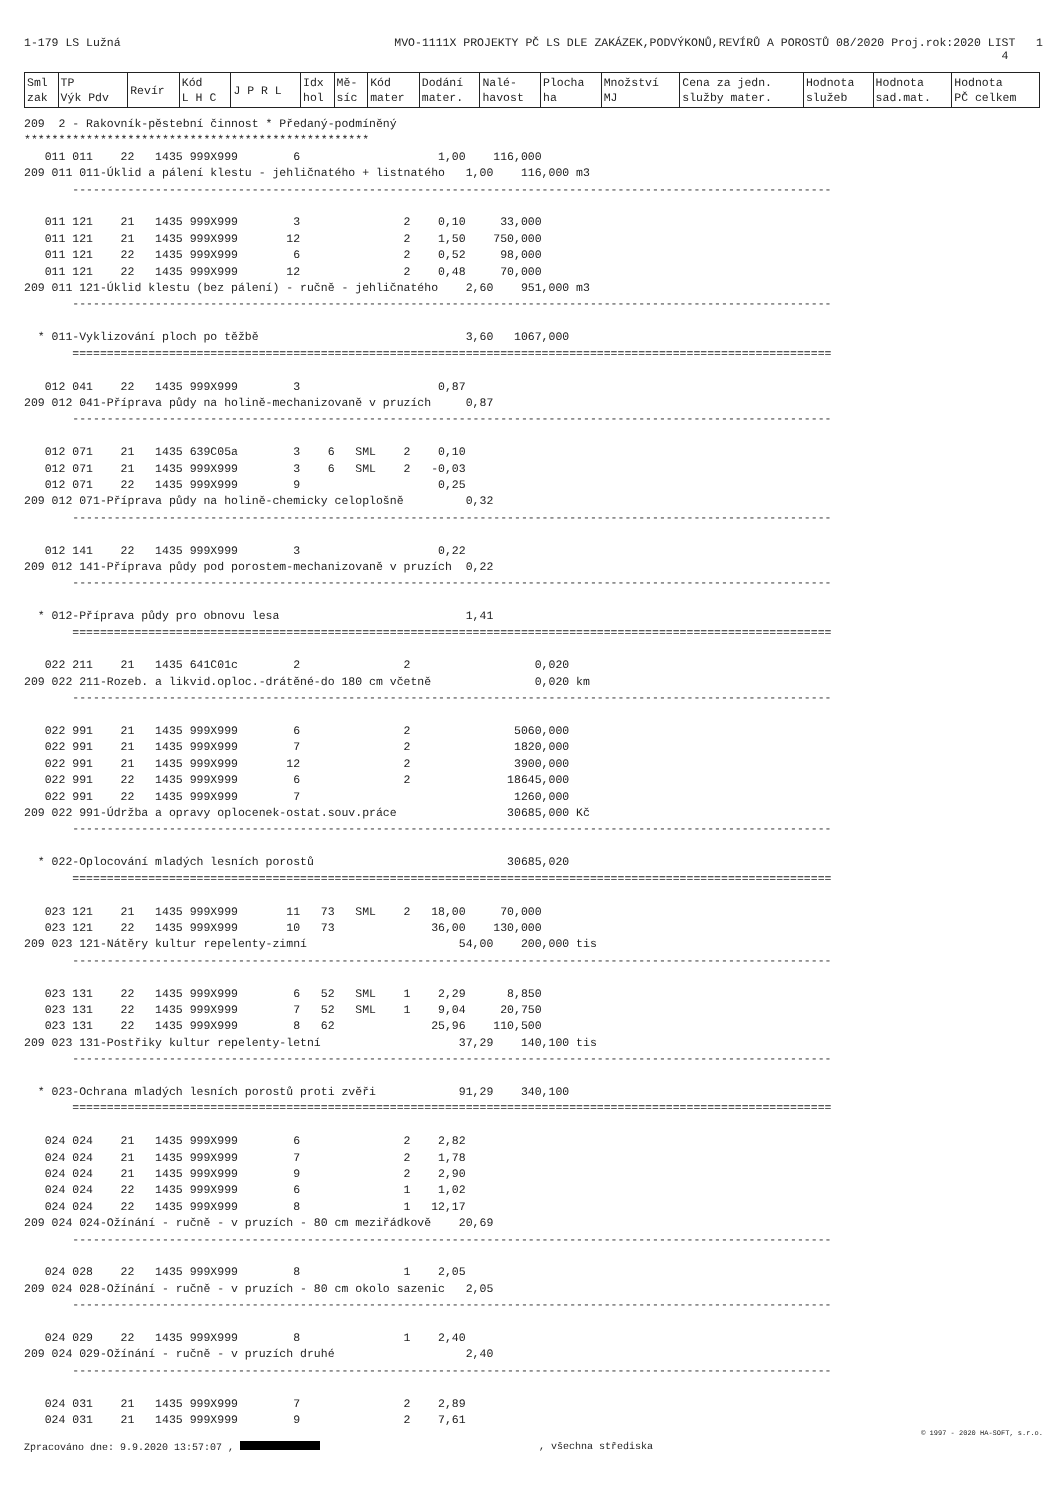1-179 LS Lužná MVO-1111X PROJEKTY PČ LS DLE ZAKÁZEK,PODVÝKONŮ,REVÍRŮ A POROSTŮ 08/2020 Proj.rok:2020 LIST 1 4
| Sml zak | TP Výk Pdv | Revír | Kód L H C | J P R L | Idx hol | Mě- síc | Kód mater | Dodání mater. | Nalé- havost | Plocha ha | Množství MJ | Cena za jedn. služby mater. | Hodnota služeb | Hodnota sad.mat. | Hodnota PČ celkem |
| --- | --- | --- | --- | --- | --- | --- | --- | --- | --- | --- | --- | --- | --- | --- | --- |
209  2 - Rakovník-pěstební činnost * Předaný-podmíněný
**************************************************
   011 011    22   1435 999X999        6                    1,00    116,000
209 011 011-Úklid a pálení klestu - jehličnatého + listnatého   1,00    116,000 m3
       --------------------------------------------------------------------------------------------------------------

   011 121    21   1435 999X999        3               2    0,10     33,000
   011 121    21   1435 999X999       12               2    1,50    750,000
   011 121    22   1435 999X999        6               2    0,52     98,000
   011 121    22   1435 999X999       12               2    0,48     70,000
209 011 121-Úklid klestu (bez pálení) - ručně - jehličnatého    2,60    951,000 m3
       --------------------------------------------------------------------------------------------------------------

  * 011-Vyklizování ploch po těžbě                              3,60   1067,000
       ==============================================================================================================

   012 041    22   1435 999X999        3                    0,87
209 012 041-Příprava půdy na holině-mechanizovaně v pruzích     0,87
       --------------------------------------------------------------------------------------------------------------

   012 071    21   1435 639C05a        3    6   SML    2    0,10
   012 071    21   1435 999X999        3    6   SML    2   -0,03
   012 071    22   1435 999X999        9                    0,25
209 012 071-Příprava půdy na holině-chemicky celoplošně         0,32
       --------------------------------------------------------------------------------------------------------------

   012 141    22   1435 999X999        3                    0,22
209 012 141-Příprava půdy pod porostem-mechanizovaně v pruzích  0,22
       --------------------------------------------------------------------------------------------------------------

  * 012-Příprava půdy pro obnovu lesa                           1,41
       ==============================================================================================================

   022 211    21   1435 641C01c        2               2                  0,020
209 022 211-Rozeb. a likvid.oploc.-drátěné-do 180 cm včetně               0,020 km
       --------------------------------------------------------------------------------------------------------------

   022 991    21   1435 999X999        6               2               5060,000
   022 991    21   1435 999X999        7               2               1820,000
   022 991    21   1435 999X999       12               2               3900,000
   022 991    22   1435 999X999        6               2              18645,000
   022 991    22   1435 999X999        7                               1260,000
209 022 991-Údržba a opravy oplocenek-ostat.souv.práce                30685,000 Kč
       --------------------------------------------------------------------------------------------------------------

  * 022-Oplocování mladých lesních porostů                            30685,020
       ==============================================================================================================

   023 121    21   1435 999X999       11   73   SML    2   18,00     70,000
   023 121    22   1435 999X999       10   73              36,00    130,000
209 023 121-Nátěry kultur repelenty-zimní                      54,00    200,000 tis
       --------------------------------------------------------------------------------------------------------------

   023 131    22   1435 999X999        6   52   SML    1    2,29      8,850
   023 131    22   1435 999X999        7   52   SML    1    9,04     20,750
   023 131    22   1435 999X999        8   62              25,96    110,500
209 023 131-Postřiky kultur repelenty-letní                    37,29    140,100 tis
       --------------------------------------------------------------------------------------------------------------

  * 023-Ochrana mladých lesních porostů proti zvěři            91,29    340,100
       ==============================================================================================================

   024 024    21   1435 999X999        6               2    2,82
   024 024    21   1435 999X999        7               2    1,78
   024 024    21   1435 999X999        9               2    2,90
   024 024    22   1435 999X999        6               1    1,02
   024 024    22   1435 999X999        8               1   12,17
209 024 024-Ožínání - ručně - v pruzích - 80 cm meziřádkově    20,69
       --------------------------------------------------------------------------------------------------------------

   024 028    22   1435 999X999        8               1    2,05
209 024 028-Ožínání - ručně - v pruzích - 80 cm okolo sazenic   2,05
       --------------------------------------------------------------------------------------------------------------

   024 029    22   1435 999X999        8               1    2,40
209 024 029-Ožínání - ručně - v pruzích druhé                   2,40
       --------------------------------------------------------------------------------------------------------------

   024 031    21   1435 999X999        7               2    2,89
   024 031    21   1435 999X999        9               2    7,61
© 1997 - 2020 HA-SOFT, s.r.o.
Zpracováno dne: 9.9.2020 13:57:07 , , všechna střediska